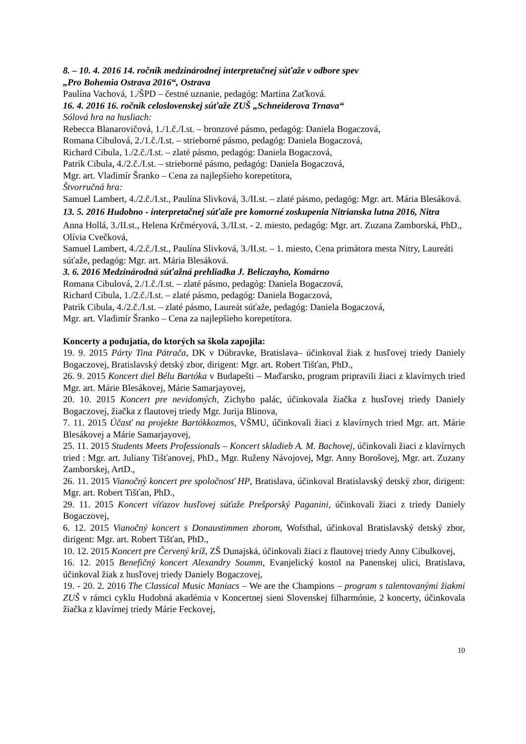8. – 10. 4. 2016 14. ročník medzinárodnej interpretačnej súťaže v odbore spev
„Pro Bohemia Ostrava 2016“, Ostrava
Paulína Vachová, 1./ŠPD – čestné uznanie, pedagóg: Martina Zaťková.
16. 4. 2016 16. ročník celoslovenskej súťaže ZUŠ „Schneiderova Trnava“
Sólová hra na husliach:
Rebecca Blanarovičová, 1./1.č./I.st. – bronzové pásmo, pedagóg: Daniela Bogaczová,
Romana Cibulová, 2./1.č./I.st. – strieborné pásmo, pedagóg: Daniela Bogaczová,
Richard Cibula, 1./2.č./I.st. – zlaté pásmo, pedagóg: Daniela Bogaczová,
Patrik Cibula, 4./2.č./I.st. – strieborné pásmo, pedagóg: Daniela Bogaczová,
Mgr. art. Vladimír Šranko – Cena za najlepšieho korepetítora,
Štvorručná hra:
Samuel Lambert, 4./2.č./I.st., Paulína Slivková, 3./II.st. – zlaté pásmo, pedagóg: Mgr. art. Mária Blesáková.
13. 5. 2016 Hudobno - interpretačnej súťaže pre komorné zoskupenia Nitrianska lutna 2016, Nitra
Anna Hollá, 3./II.st., Helena Krčméryová, 3./II.st. - 2. miesto, pedagóg: Mgr. art. Zuzana Zamborská, PhD., Olívia Cvečková,
Samuel Lambert, 4./2.č./I.st., Paulína Slivková, 3./II.st. – 1. miesto, Cena primátora mesta Nitry, Laureáti súťaže, pedagóg: Mgr. art. Mária Blesáková.
3. 6. 2016 Medzinárodná súťažná prehliadka J. Beliczayho, Komárno
Romana Cibulová, 2./1.č./I.st. – zlaté pásmo, pedagóg: Daniela Bogaczová,
Richard Cibula, 1./2.č./I.st. – zlaté pásmo, pedagóg: Daniela Bogaczová,
Patrik Cibula, 4./2.č./I.st. – zlaté pásmo, Laureát súťaže, pedagóg: Daniela Bogaczová,
Mgr. art. Vladimír Šranko – Cena za najlepšieho korepetítora.
Koncerty a podujatia, do ktorých sa škola zapojila:
19. 9. 2015 Párty Tina Pátrača, DK v Dúbravke, Bratislava– účinkoval žiak z husľovej triedy Daniely Bogaczovej, Bratislavský detský zbor, dirigent: Mgr. art. Robert Tišťan, PhD.,
26. 9. 2015 Koncert diel Bélu Bartóka v Budapešti – Maďarsko, program pripravili žiaci z klavírnych tried Mgr. art. Márie Blesákovej, Márie Samarjayovej,
20. 10. 2015 Koncert pre nevidomých, Zichyho palác, účinkovala žiačka z husľovej triedy Daniely Bogaczovej, žiačka z flautovej triedy Mgr. Jurija Blinova,
7. 11. 2015 Účasť na projekte Bartókkozmos, VŠMU, účinkovali žiaci z klavírnych tried Mgr. art. Márie Blesákovej a Márie Samarjayovej,
25. 11. 2015 Students Meets Professionals – Koncert skladieb A. M. Bachovej, účinkovali žiaci z klavírnych tried : Mgr. art. Juliany Tišťanovej, PhD., Mgr. Ruženy Návojovej, Mgr. Anny Borošovej, Mgr. art. Zuzany Zamborskej, ArtD.,
26. 11. 2015 Vianočný koncert pre spoločnosť HP, Bratislava, účinkoval Bratislavský detský zbor, dirigent: Mgr. art. Robert Tišťan, PhD.,
29. 11. 2015 Koncert víťazov husľovej súťaže Prešporský Paganini, účinkovali žiaci z triedy Daniely Bogaczovej,
6. 12. 2015 Vianočný koncert s Donaustimmen zborom, Wofsthal, účinkoval Bratislavský detský zbor, dirigent: Mgr. art. Robert Tišťan, PhD.,
10. 12. 2015 Koncert pre Červený kríž, ZŠ Dunajská, účinkovali žiaci z flautovej triedy Anny Cibulkovej,
16. 12. 2015 Benefičný koncert Alexandry Soumm, Evanjelický kostol na Panenskej ulici, Bratislava, účinkoval žiak z husľovej triedy Daniely Bogaczovej,
19. - 20. 2. 2016 The Classical Music Maniacs – We are the Champions – program s talentovanými žiakmi ZUŠ v rámci cyklu Hudobná akadémia v Koncertnej sieni Slovenskej filharmónie, 2 koncerty, účinkovala žiačka z klavírnej triedy Márie Feckovej,
10